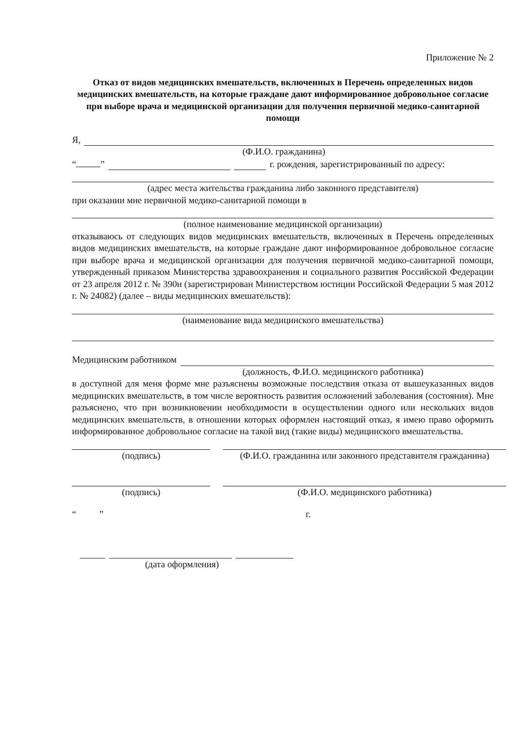Приложение № 2
Отказ от видов медицинских вмешательств, включенных в Перечень определенных видов медицинских вмешательств, на которые граждане дают информированное добровольное согласие при выборе врача и медицинской организации для получения первичной медико-санитарной помощи
Я,
(Ф.И.О. гражданина)
“ ” г. рождения, зарегистрированный по адресу:
(адрес места жительства гражданина либо законного представителя)
при оказании мне первичной медико-санитарной помощи в
(полное наименование медицинской организации)
отказываюсь от следующих видов медицинских вмешательств, включенных в Перечень определенных видов медицинских вмешательств, на которые граждане дают информированное добровольное согласие при выборе врача и медицинской организации для получения первичной медико-санитарной помощи, утвержденный приказом Министерства здравоохранения и социального развития Российской Федерации от 23 апреля 2012 г. № 390н (зарегистрирован Министерством юстиции Российской Федерации 5 мая 2012 г. № 24082) (далее – виды медицинских вмешательств):
(наименование вида медицинского вмешательства)
Медицинским работником
(должность, Ф.И.О. медицинского работника)
в доступной для меня форме мне разъяснены возможные последствия отказа от вышеуказанных видов медицинских вмешательств, в том числе вероятность развития осложнений заболевания (состояния). Мне разъяснено, что при возникновении необходимости в осуществлении одного или нескольких видов медицинских вмешательств, в отношении которых оформлен настоящий отказ, я имею право оформить информированное добровольное согласие на такой вид (такие виды) медицинского вмешательства.
(подпись) (Ф.И.О. гражданина или законного представителя гражданина)
(подпись) (Ф.И.О. медицинского работника)
“ ” г.
(дата оформления)